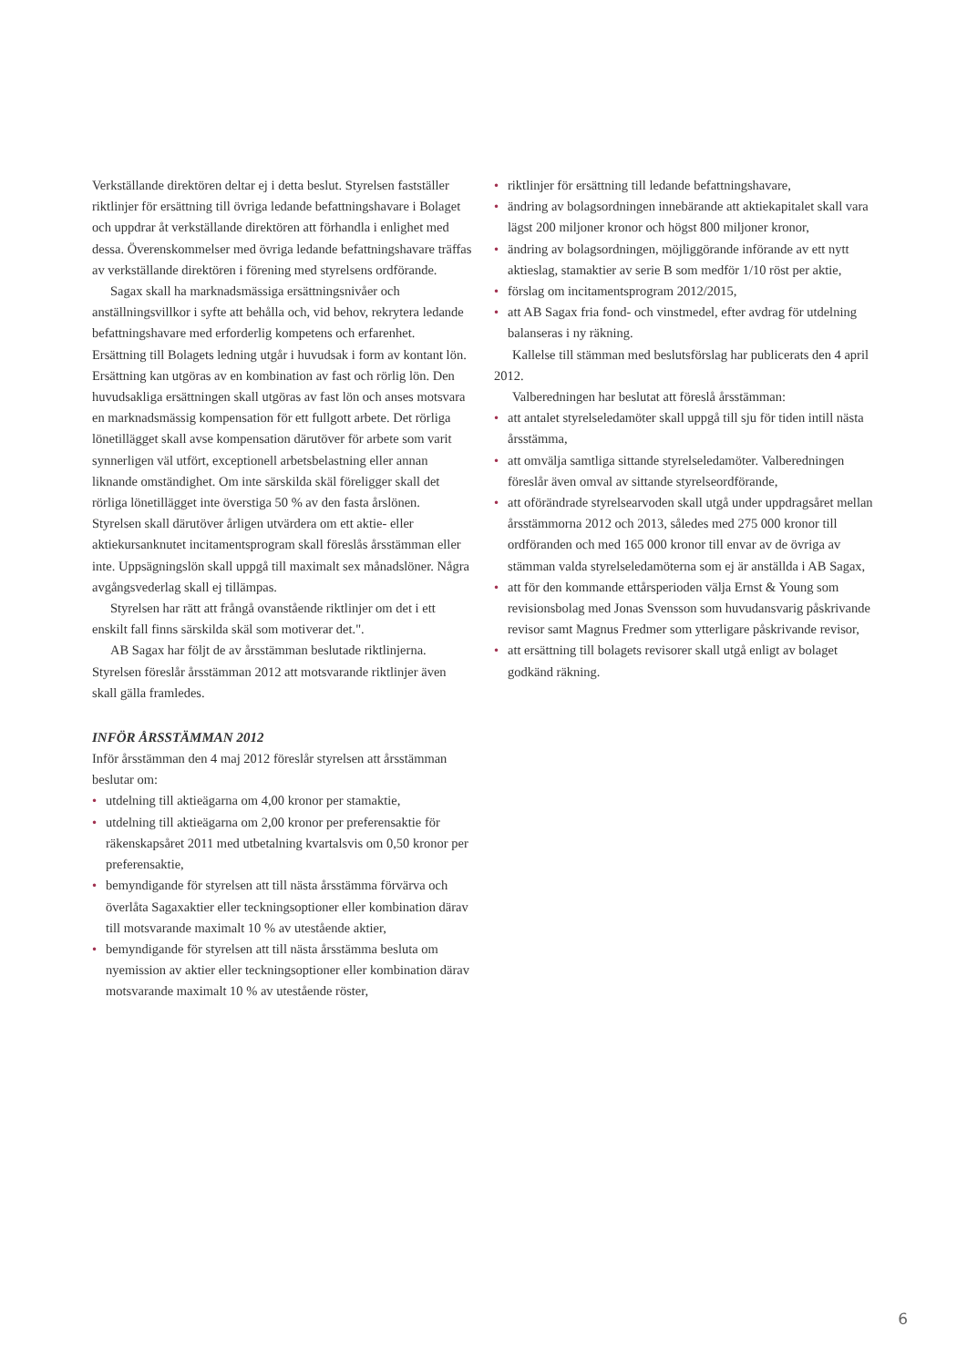Verkställande direktören deltar ej i detta beslut. Styrelsen fastställer riktlinjer för ersättning till övriga ledande befattningshavare i Bolaget och uppdrar åt verkställande direktören att förhandla i enlighet med dessa. Överenskommelser med övriga ledande befattningshavare träffas av verkställande direktören i förening med styrelsens ordförande.
Sagax skall ha marknadsmässiga ersättningsnivåer och anställningsvillkor i syfte att behålla och, vid behov, rekrytera ledande befattningshavare med erforderlig kompetens och erfarenhet. Ersättning till Bolagets ledning utgår i huvudsak i form av kontant lön. Ersättning kan utgöras av en kombination av fast och rörlig lön. Den huvudsakliga ersättningen skall utgöras av fast lön och anses motsvara en marknadsmässig kompensation för ett fullgott arbete. Det rörliga lönetillägget skall avse kompensation därutöver för arbete som varit synnerligen väl utfört, exceptionell arbetsbelastning eller annan liknande omständighet. Om inte särskilda skäl föreligger skall det rörliga lönetillägget inte överstiga 50 % av den fasta årslönen. Styrelsen skall därutöver årligen utvärdera om ett aktie- eller aktiekursanknutet incitamentsprogram skall föreslås årsstämman eller inte. Uppsägningslön skall uppgå till maximalt sex månadslöner. Några avgångsvederlag skall ej tillämpas.
Styrelsen har rätt att frångå ovanstående riktlinjer om det i ett enskilt fall finns särskilda skäl som motiverar det.".
AB Sagax har följt de av årsstämman beslutade riktlinjerna. Styrelsen föreslår årsstämman 2012 att motsvarande riktlinjer även skall gälla framledes.
INFÖR ÅRSSTÄMMAN 2012
Inför årsstämman den 4 maj 2012 föreslår styrelsen att årsstämman beslutar om:
• utdelning till aktieägarna om 4,00 kronor per stamaktie,
• utdelning till aktieägarna om 2,00 kronor per preferensaktie för räkenskapsåret 2011 med utbetalning kvartalsvis om 0,50 kronor per preferensaktie,
• bemyndigande för styrelsen att till nästa årsstämma förvärva och överlåta Sagaxaktier eller teckningsoptioner eller kombination därav till motsvarande maximalt 10 % av utestående aktier,
• bemyndigande för styrelsen att till nästa årsstämma besluta om nyemission av aktier eller teckningsoptioner eller kombination därav motsvarande maximalt 10 % av utestående röster,
• riktlinjer för ersättning till ledande befattningshavare,
• ändring av bolagsordningen innebärande att aktiekapitalet skall vara lägst 200 miljoner kronor och högst 800 miljoner kronor,
• ändring av bolagsordningen, möjliggörande införande av ett nytt aktieslag, stamaktier av serie B som medför 1/10 röst per aktie,
• förslag om incitamentsprogram 2012/2015,
• att AB Sagax fria fond- och vinstmedel, efter avdrag för utdelning balanseras i ny räkning.
Kallelse till stämman med beslutsförslag har publicerats den 4 april 2012.
Valberedningen har beslutat att föreslå årsstämman:
• att antalet styrelseledamöter skall uppgå till sju för tiden intill nästa årsstämma,
• att omvälja samtliga sittande styrelseledamöter. Valberedningen föreslår även omval av sittande styrelseordförande,
• att oförändrade styrelsearvoden skall utgå under uppdragsåret mellan årsstämmorna 2012 och 2013, således med 275 000 kronor till ordföranden och med 165 000 kronor till envar av de övriga av stämman valda styrelseledamöterna som ej är anställda i AB Sagax,
• att för den kommande ettårsperioden välja Ernst & Young som revisionsbolag med Jonas Svensson som huvudansvarig påskrivande revisor samt Magnus Fredmer som ytterligare påskrivande revisor,
• att ersättning till bolagets revisorer skall utgå enligt av bolaget godkänd räkning.
6